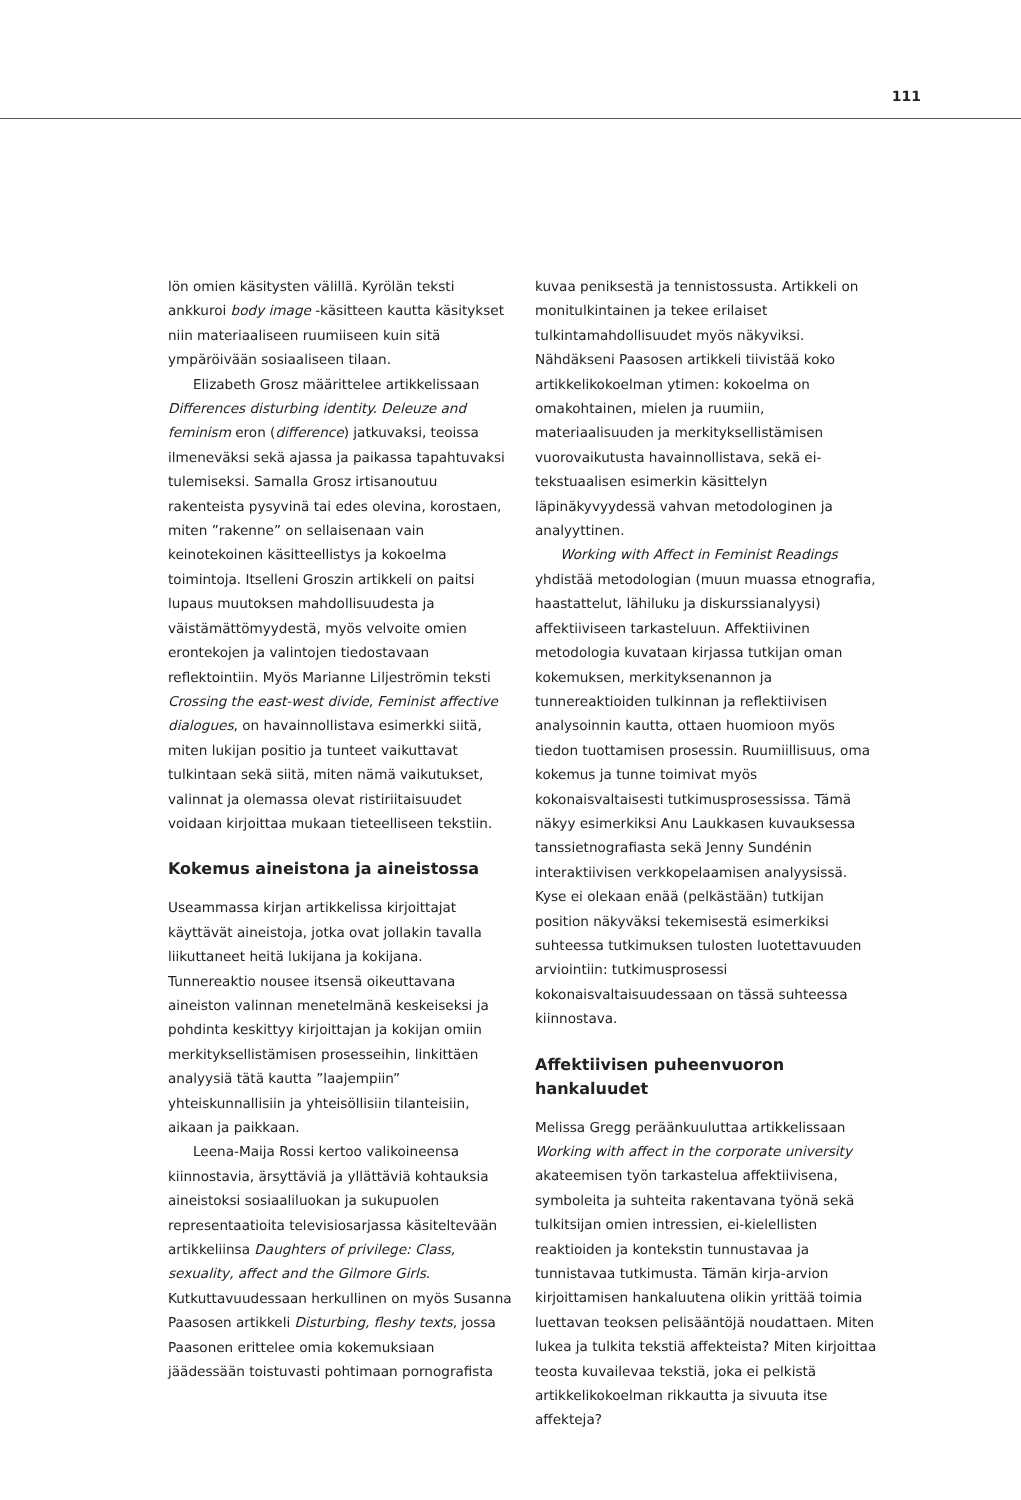111
lön omien käsitysten välillä. Kyrölän teksti ankkuroi body image -käsitteen kautta käsitykset niin materiaaliseen ruumiiseen kuin sitä ympäröivään sosiaaliseen tilaan.
Elizabeth Grosz määrittelee artikkelissaan Differences disturbing identity. Deleuze and feminism eron (difference) jatkuvaksi, teoissa ilmeneväksi sekä ajassa ja paikassa tapahtuvaksi tulemiseksi. Samalla Grosz irtisanoutuu rakenteista pysyvinä tai edes olevina, korostaen, miten ”rakenne” on sellaisenaan vain keinotekoinen käsitteellistys ja kokoelma toimintoja. Itselleni Groszin artikkeli on paitsi lupaus muutoksen mahdollisuudesta ja väistämättömyydestä, myös velvoite omien erontekojen ja valintojen tiedostavaan reflektointiin. Myös Marianne Liljeströmin teksti Crossing the east-west divide, Feminist affective dialogues, on havainnollistava esimerkki siitä, miten lukijan positio ja tunteet vaikuttavat tulkintaan sekä siitä, miten nämä vaikutukset, valinnat ja olemassa olevat ristiriitaisuudet voidaan kirjoittaa mukaan tieteelliseen tekstiin.
Kokemus aineistona ja aineistossa
Useammassa kirjan artikkelissa kirjoittajat käyttävät aineistoja, jotka ovat jollakin tavalla liikuttaneet heitä lukijana ja kokijana. Tunnereaktio nousee itsensä oikeuttavana aineiston valinnan menetelmänä keskeiseksi ja pohdinta keskittyy kirjoittajan ja kokijan omiin merkityksellistämisen prosesseihin, linkittäen analyysiä tätä kautta ”laajempiin” yhteiskunnallisiin ja yhteisöllisiin tilanteisiin, aikaan ja paikkaan.
Leena-Maija Rossi kertoo valikoineensa kiinnostavia, ärsyttäviä ja yllättäviä kohtauksia aineistoksi sosiaaliluokan ja sukupuolen representaatioita televisiosarjassa käsiteltevään artikkeliinsa Daughters of privilege: Class, sexuality, affect and the Gilmore Girls. Kutkuttavuudessaan herkullinen on myös Susanna Paasosen artikkeli Disturbing, fleshy texts, jossa Paasonen erittelee omia kokemuksiaan jäädessään toistuvasti pohtimaan pornografista
kuvaa peniksestä ja tennistossusta. Artikkeli on monitulkintainen ja tekee erilaiset tulkintamahdollisuudet myös näkyviksi. Nähdäkseni Paasosen artikkeli tiivistää koko artikkelikokoelman ytimen: kokoelma on omakohtainen, mielen ja ruumiin, materiaalisuuden ja merkityksellistämisen vuorovaikutusta havainnollistava, sekä ei-tekstuaalisen esimerkin käsittelyn läpinäkyvyydessä vahvan metodologinen ja analyyttinen.
Working with Affect in Feminist Readings yhdistää metodologian (muun muassa etnografia, haastattelut, lähiluku ja diskurssianalyysi) affektiiviseen tarkasteluun. Affektiivinen metodologia kuvataan kirjassa tutkijan oman kokemuksen, merkityksenannon ja tunnereaktioiden tulkinnan ja reflektiivisen analysoinnin kautta, ottaen huomioon myös tiedon tuottamisen prosessin. Ruumiillisuus, oma kokemus ja tunne toimivat myös kokonaisvaltaisesti tutkimusprosessissa. Tämä näkyy esimerkiksi Anu Laukkasen kuvauksessa tanssietnografiasta sekä Jenny Sundénin interaktiivisen verkkopelaamisen analyysissä. Kyse ei olekaan enää (pelkästään) tutkijan position näkyväksi tekemisestä esimerkiksi suhteessa tutkimuksen tulosten luotettavuuden arviointiin: tutkimusprosessi kokonaisvaltaisuudessaan on tässä suhteessa kiinnostava.
Affektiivisen puheenvuoron hankaluudet
Melissa Gregg peräänkuuluttaa artikkelissaan Working with affect in the corporate university akateemisen työn tarkastelua affektiivisena, symboleita ja suhteita rakentavana työnä sekä tulkitsijan omien intressien, ei-kielellisten reaktioiden ja kontekstin tunnustavaa ja tunnistavaa tutkimusta. Tämän kirja-arvion kirjoittamisen hankaluutena olikin yrittää toimia luettavan teoksen pelisääntöjä noudattaen. Miten lukea ja tulkita tekstiä affekteista? Miten kirjoittaa teosta kuvailevaa tekstiä, joka ei pelkistä artikkelikokoelman rikkautta ja sivuuta itse affekteja?